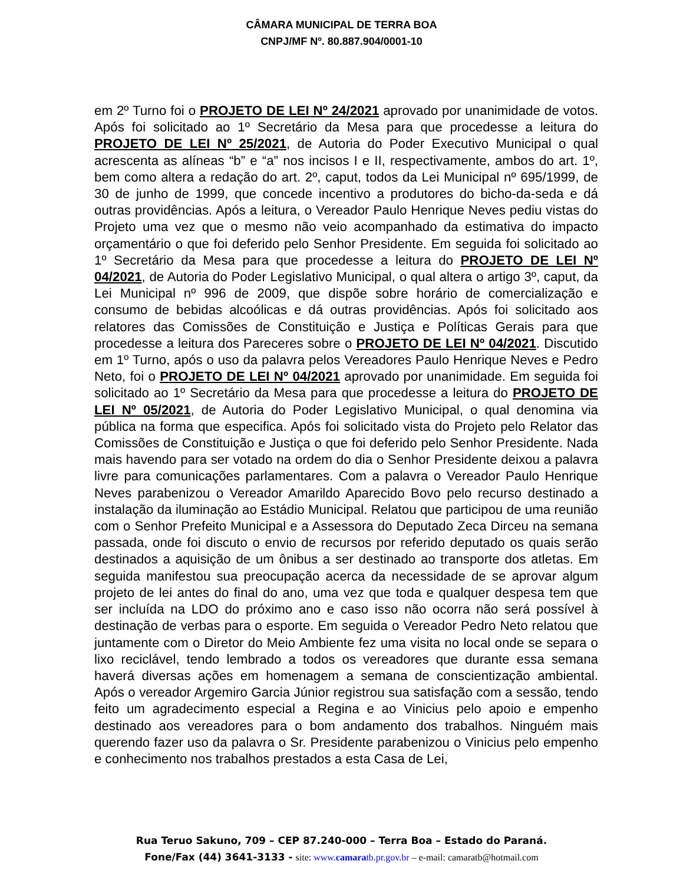CÂMARA MUNICIPAL DE TERRA BOA
CNPJ/MF Nº. 80.887.904/0001-10
em 2º Turno foi o PROJETO DE LEI Nº 24/2021 aprovado por unanimidade de votos. Após foi solicitado ao 1º Secretário da Mesa para que procedesse a leitura do PROJETO DE LEI Nº 25/2021, de Autoria do Poder Executivo Municipal o qual acrescenta as alíneas “b” e “a” nos incisos I e II, respectivamente, ambos do art. 1º, bem como altera a redação do art. 2º, caput, todos da Lei Municipal nº 695/1999, de 30 de junho de 1999, que concede incentivo a produtores do bicho-da-seda e dá outras providências. Após a leitura, o Vereador Paulo Henrique Neves pediu vistas do Projeto uma vez que o mesmo não veio acompanhado da estimativa do impacto orçamentário o que foi deferido pelo Senhor Presidente. Em seguida foi solicitado ao 1º Secretário da Mesa para que procedesse a leitura do PROJETO DE LEI Nº 04/2021, de Autoria do Poder Legislativo Municipal, o qual altera o artigo 3º, caput, da Lei Municipal nº 996 de 2009, que dispõe sobre horário de comercialização e consumo de bebidas alcoólicas e dá outras providências. Após foi solicitado aos relatores das Comissões de Constituição e Justiça e Políticas Gerais para que procedesse a leitura dos Pareceres sobre o PROJETO DE LEI Nº 04/2021. Discutido em 1º Turno, após o uso da palavra pelos Vereadores Paulo Henrique Neves e Pedro Neto, foi o PROJETO DE LEI Nº 04/2021 aprovado por unanimidade. Em seguida foi solicitado ao 1º Secretário da Mesa para que procedesse a leitura do PROJETO DE LEI Nº 05/2021, de Autoria do Poder Legislativo Municipal, o qual denomina via pública na forma que especifica. Após foi solicitado vista do Projeto pelo Relator das Comissões de Constituição e Justiça o que foi deferido pelo Senhor Presidente. Nada mais havendo para ser votado na ordem do dia o Senhor Presidente deixou a palavra livre para comunicações parlamentares. Com a palavra o Vereador Paulo Henrique Neves parabenizou o Vereador Amarildo Aparecido Bovo pelo recurso destinado a instalação da iluminação ao Estádio Municipal. Relatou que participou de uma reunião com o Senhor Prefeito Municipal e a Assessora do Deputado Zeca Dirceu na semana passada, onde foi discuto o envio de recursos por referido deputado os quais serão destinados a aquisição de um ônibus a ser destinado ao transporte dos atletas. Em seguida manifestou sua preocupação acerca da necessidade de se aprovar algum projeto de lei antes do final do ano, uma vez que toda e qualquer despesa tem que ser incluída na LDO do próximo ano e caso isso não ocorra não será possível à destinação de verbas para o esporte. Em seguida o Vereador Pedro Neto relatou que juntamente com o Diretor do Meio Ambiente fez uma visita no local onde se separa o lixo reciclável, tendo lembrado a todos os vereadores que durante essa semana haverá diversas ações em homenagem a semana de conscientização ambiental. Após o vereador Argemiro Garcia Júnior registrou sua satisfação com a sessão, tendo feito um agradecimento especial a Regina e ao Vinicius pelo apoio e empenho destinado aos vereadores para o bom andamento dos trabalhos. Ninguém mais querendo fazer uso da palavra o Sr. Presidente parabenizou o Vinicius pelo empenho e conhecimento nos trabalhos prestados a esta Casa de Lei,
Rua Teruo Sakuno, 709 – CEP 87.240-000 – Terra Boa – Estado do Paraná.
Fone/Fax (44) 3641-3133 - site: www.camaratb.pr.gov.br – e-mail: camaratb@hotmail.com